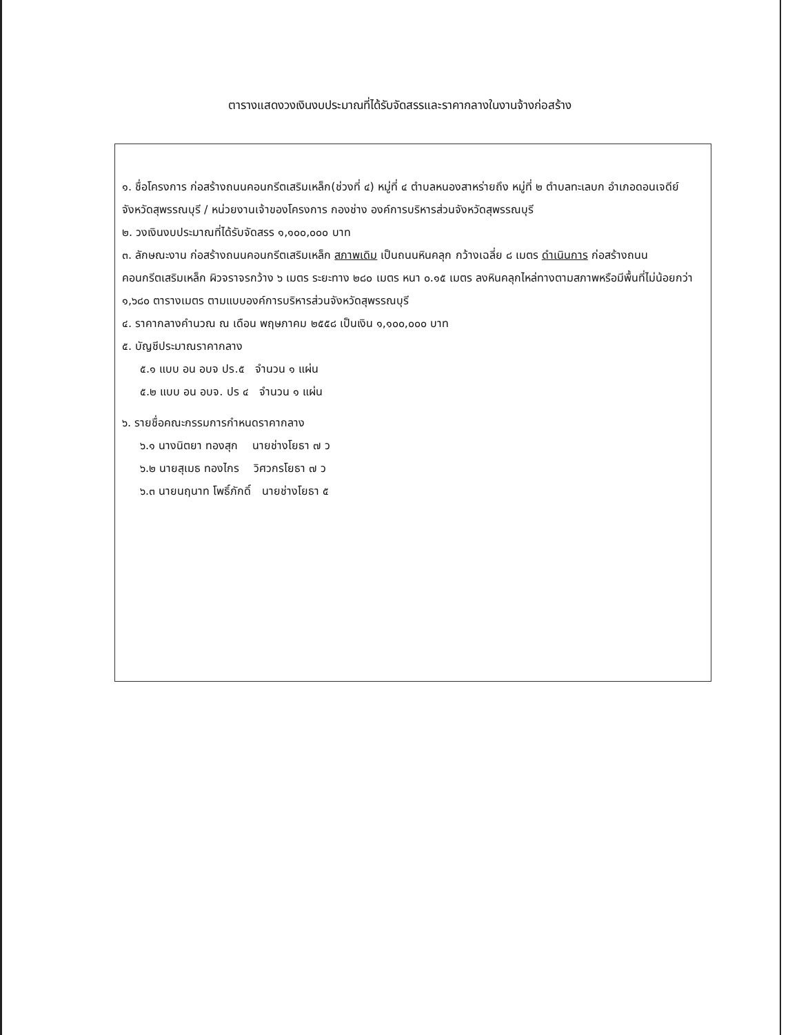ตารางแสดงวงเงินงบประมาณที่ได้รับจัดสรรและราคากลางในงานจ้างก่อสร้าง
๑. ชื่อโครงการ ก่อสร้างถนนคอนกรีตเสริมเหล็ก(ช่วงที่ ๔) หมู่ที่ ๔ ตำบลหนองสาหร่ายถึง หมู่ที่ ๒ ตำบลทะเลบก อำเภอดอนเจดีย์ จังหวัดสุพรรณบุรี / หน่วยงานเจ้าของโครงการ กองช่าง องค์การบริหารส่วนจังหวัดสุพรรณบุรี
๒. วงเงินงบประมาณที่ได้รับจัดสรร ๑,๑๐๐,๐๐๐ บาท
๓. ลักษณะงาน ก่อสร้างถนนคอนกรีตเสริมเหล็ก สภาพเดิม เป็นถนนหินคลุก กว้างเฉลี่ย ๘ เมตร ดำเนินการ ก่อสร้างถนนคอนกรีตเสริมเหล็ก ผิวจราจรกว้าง ๖ เมตร ระยะทาง ๒๘๐ เมตร หนา ๐.๑๕ เมตร ลงหินคลุกไหล่ทางตามสภาพหรือมีพื้นที่ไม่น้อยกว่า ๑,๖๘๐ ตารางเมตร ตามแบบองค์การบริหารส่วนจังหวัดสุพรรณบุรี
๔. ราคากลางคำนวณ ณ เดือน พฤษภาคม ๒๕๕๘ เป็นเงิน ๑,๑๐๐,๐๐๐ บาท
๕. บัญชีประมาณราคากลาง
๕.๑ แบบ อน อบจ ปร.๕ จำนวน ๑ แผ่น
๕.๒ แบบ อน อบจ. ปร ๔ จำนวน ๑ แผ่น
๖. รายชื่อคณะกรรมการกำหนดราคากลาง
๖.๑ นางนิตยา ทองสุก นายช่างโยธา ๗ ว
๖.๒ นายสุเมธ ทองไกร วิศวกรโยธา ๗ ว
๖.๓ นายนฤนาท โพธิ์ภักดิ์ นายช่างโยธา ๕